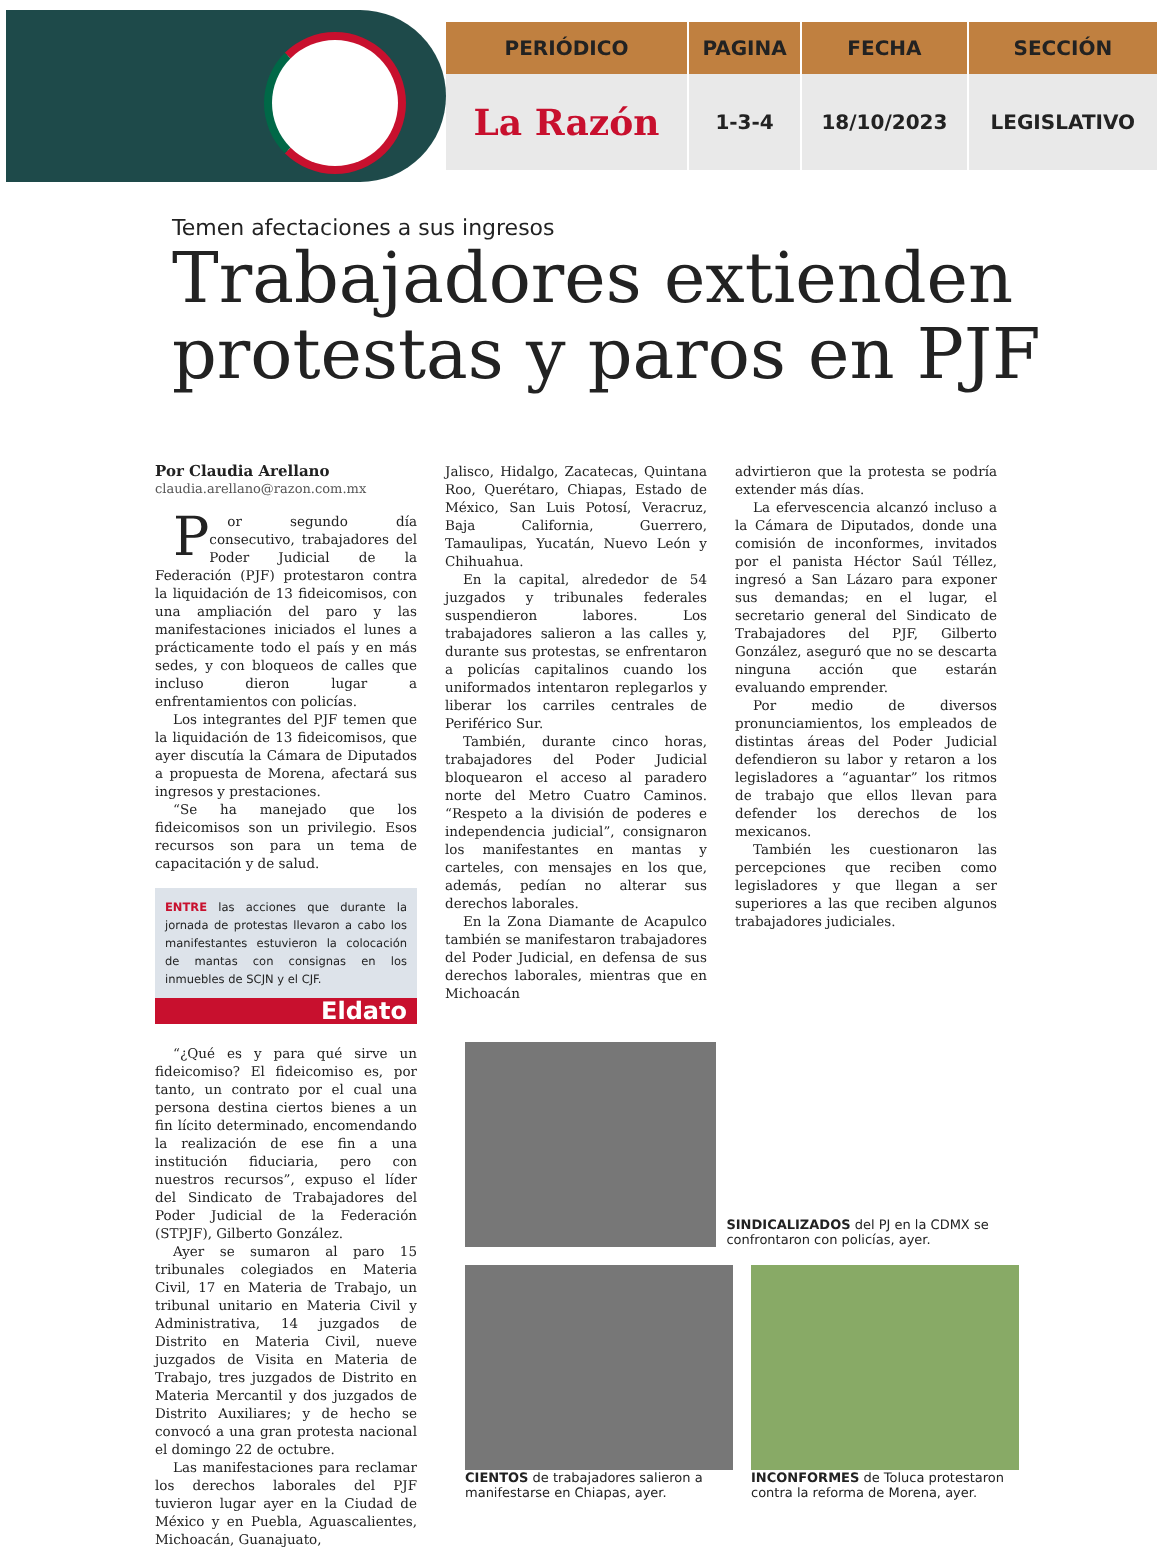| PERIÓDICO | PAGINA | FECHA | SECCIÓN |
| --- | --- | --- | --- |
| La Razón | 1-3-4 | 18/10/2023 | LEGISLATIVO |
Temen afectaciones a sus ingresos
Trabajadores extienden protestas y paros en PJF
Por Claudia Arellano
claudia.arellano@razon.com.mx
Por segundo día consecutivo, trabajadores del Poder Judicial de la Federación (PJF) protestaron contra la liquidación de 13 fideicomisos, con una ampliación del paro y las manifestaciones iniciados el lunes a prácticamente todo el país y en más sedes, y con bloqueos de calles que incluso dieron lugar a enfrentamientos con policías.
Los integrantes del PJF temen que la liquidación de 13 fideicomisos, que ayer discutía la Cámara de Diputados a propuesta de Morena, afectará sus ingresos y prestaciones.
“Se ha manejado que los fideicomisos son un privilegio. Esos recursos son para un tema de capacitación y de salud.
ENTRE las acciones que durante la jornada de protestas llevaron a cabo los manifestantes estuvieron la colocación de mantas con consignas en los inmuebles de SCJN y el CJF.
Eldato
“¿Qué es y para qué sirve un fideicomiso? El fideicomiso es, por tanto, un contrato por el cual una persona destina ciertos bienes a un fin lícito determinado, encomendando la realización de ese fin a una institución fiduciaria, pero con nuestros recursos”, expuso el líder del Sindicato de Trabajadores del Poder Judicial de la Federación (STPJF), Gilberto González.
Ayer se sumaron al paro 15 tribunales colegiados en Materia Civil, 17 en Materia de Trabajo, un tribunal unitario en Materia Civil y Administrativa, 14 juzgados de Distrito en Materia Civil, nueve juzgados de Visita en Materia de Trabajo, tres juzgados de Distrito en Materia Mercantil y dos juzgados de Distrito Auxiliares; y de hecho se convocó a una gran protesta nacional el domingo 22 de octubre.
Las manifestaciones para reclamar los derechos laborales del PJF tuvieron lugar ayer en la Ciudad de México y en Puebla, Aguascalientes, Michoacán, Guanajuato,
Jalisco, Hidalgo, Zacatecas, Quintana Roo, Querétaro, Chiapas, Estado de México, San Luis Potosí, Veracruz, Baja California, Guerrero, Tamaulipas, Yucatán, Nuevo León y Chihuahua.
En la capital, alrededor de 54 juzgados y tribunales federales suspendieron labores. Los trabajadores salieron a las calles y, durante sus protestas, se enfrentaron a policías capitalinos cuando los uniformados intentaron replegarlos y liberar los carriles centrales de Periférico Sur.
También, durante cinco horas, trabajadores del Poder Judicial bloquearon el acceso al paradero norte del Metro Cuatro Caminos. “Respeto a la división de poderes e independencia judicial”, consignaron los manifestantes en mantas y carteles, con mensajes en los que, además, pedían no alterar sus derechos laborales.
En la Zona Diamante de Acapulco también se manifestaron trabajadores del Poder Judicial, en defensa de sus derechos laborales, mientras que en Michoacán
advirtieron que la protesta se podría extender más días.
La efervescencia alcanzó incluso a la Cámara de Diputados, donde una comisión de inconformes, invitados por el panista Héctor Saúl Téllez, ingresó a San Lázaro para exponer sus demandas; en el lugar, el secretario general del Sindicato de Trabajadores del PJF, Gilberto González, aseguró que no se descarta ninguna acción que estarán evaluando emprender.
Por medio de diversos pronunciamientos, los empleados de distintas áreas del Poder Judicial defendieron su labor y retaron a los legisladores a “aguantar” los ritmos de trabajo que ellos llevan para defender los derechos de los mexicanos.
También les cuestionaron las percepciones que reciben como legisladores y que llegan a ser superiores a las que reciben algunos trabajadores judiciales.
SINDICALIZADOS del PJ en la CDMX se confrontaron con policías, ayer.
CIENTOS de trabajadores salieron a manifestarse en Chiapas, ayer.
INCONFORMES de Toluca protestaron contra la reforma de Morena, ayer.